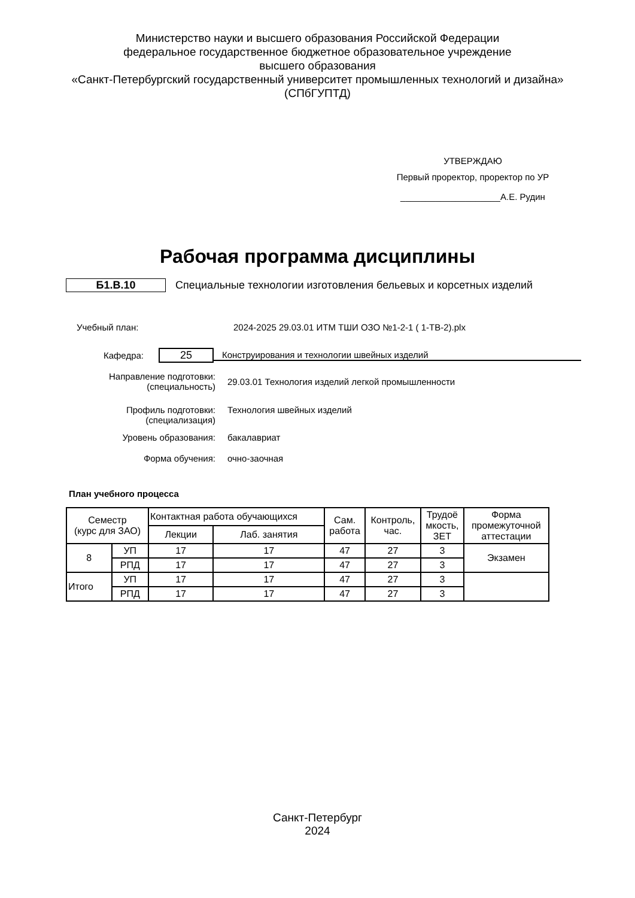Министерство науки и высшего образования Российской Федерации
федеральное государственное бюджетное образовательное учреждение
высшего образования
«Санкт-Петербургский государственный университет промышленных технологий и дизайна»
(СПбГУПТД)
УТВЕРЖДАЮ
Первый проректор, проректор по УР
____________________А.Е. Рудин
Рабочая программа дисциплины
Б1.В.10 Специальные технологии изготовления бельевых и корсетных изделий
Учебный план: 2024-2025 29.03.01 ИТМ ТШИ ОЗО №1-2-1 ( 1-ТВ-2).plx
Кафедра: 25 Конструирования и технологии швейных изделий
Направление подготовки:
(специальность) 29.03.01 Технология изделий легкой промышленности
Профиль подготовки:
(специализация) Технология швейных изделий
Уровень образования: бакалавриат
Форма обучения: очно-заочная
План учебного процесса
| Семестр (курс для ЗАО) | | Контактная работа обучающихся | | Сам. работа | Контроль, час. | Трудоё мкость, ЗЕТ | Форма промежуточной аттестации |
| --- | --- | --- | --- | --- | --- | --- | --- |
| | | Лекции | Лаб. занятия | | | | |
| 8 | УП | 17 | 17 | 47 | 27 | 3 | Экзамен |
| | РПД | 17 | 17 | 47 | 27 | 3 | |
| Итого | УП | 17 | 17 | 47 | 27 | 3 | |
| | РПД | 17 | 17 | 47 | 27 | 3 | |
Санкт-Петербург
2024